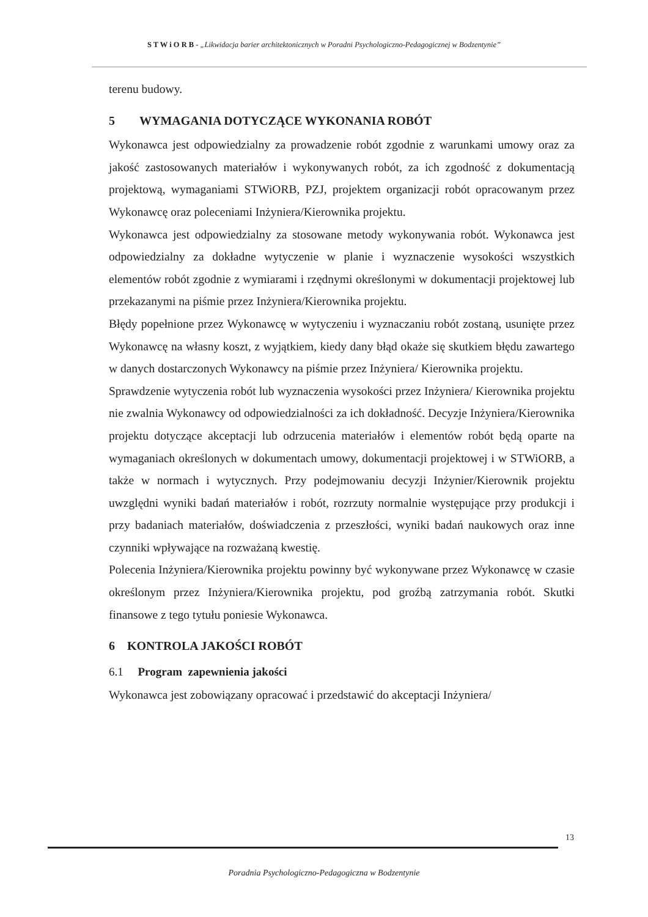S T W i O R B - „Likwidacja barier architektonicznych w Poradni Psychologiczno-Pedagogicznej w Bodzentynie”
terenu budowy.
5 WYMAGANIA DOTYCZĄCE WYKONANIA ROBÓT
Wykonawca jest odpowiedzialny za prowadzenie robót zgodnie z warunkami umowy oraz za jakość zastosowanych materiałów i wykonywanych robót, za ich zgodność z dokumentacją projektową, wymaganiami STWiORB, PZJ, projektem organizacji robót opracowanym przez Wykonawcę oraz poleceniami Inżyniera/Kierownika projektu.
Wykonawca jest odpowiedzialny za stosowane metody wykonywania robót. Wykonawca jest odpowiedzialny za dokładne wytyczenie w planie i wyznaczenie wysokości wszystkich elementów robót zgodnie z wymiarami i rzędnymi określonymi w dokumentacji projektowej lub przekazanymi na piśmie przez Inżyniera/Kierownika projektu.
Błędy popełnione przez Wykonawcę w wytyczeniu i wyznaczaniu robót zostaną, usunięte przez Wykonawcę na własny koszt, z wyjątkiem, kiedy dany błąd okaże się skutkiem błędu zawartego w danych dostarczonych Wykonawcy na piśmie przez Inżyniera/ Kierownika projektu.
Sprawdzenie wytyczenia robót lub wyznaczenia wysokości przez Inżyniera/ Kierownika projektu nie zwalnia Wykonawcy od odpowiedzialności za ich dokładność. Decyzje Inżyniera/Kierownika projektu dotyczące akceptacji lub odrzucenia materiałów i elementów robót będą oparte na wymaganiach określonych w dokumentach umowy, dokumentacji projektowej i w STWiORB, a także w normach i wytycznych. Przy podejmowaniu decyzji Inżynier/Kierownik projektu uwzględni wyniki badań materiałów i robót, rozrzuty normalnie występujące przy produkcji i przy badaniach materiałów, doświadczenia z przeszłości, wyniki badań naukowych oraz inne czynniki wpływające na rozważaną kwestię.
Polecenia Inżyniera/Kierownika projektu powinny być wykonywane przez Wykonawcę w czasie określonym przez Inżyniera/Kierownika projektu, pod groźbą zatrzymania robót. Skutki finansowe z tego tytułu poniesie Wykonawca.
6 KONTROLA JAKOŚCI ROBÓT
6.1 Program zapewnienia jakości
Wykonawca jest zobowiązany opracować i przedstawić do akceptacji Inżyniera/
13
Poradnia Psychologiczno-Pedagogiczna w Bodzentynie